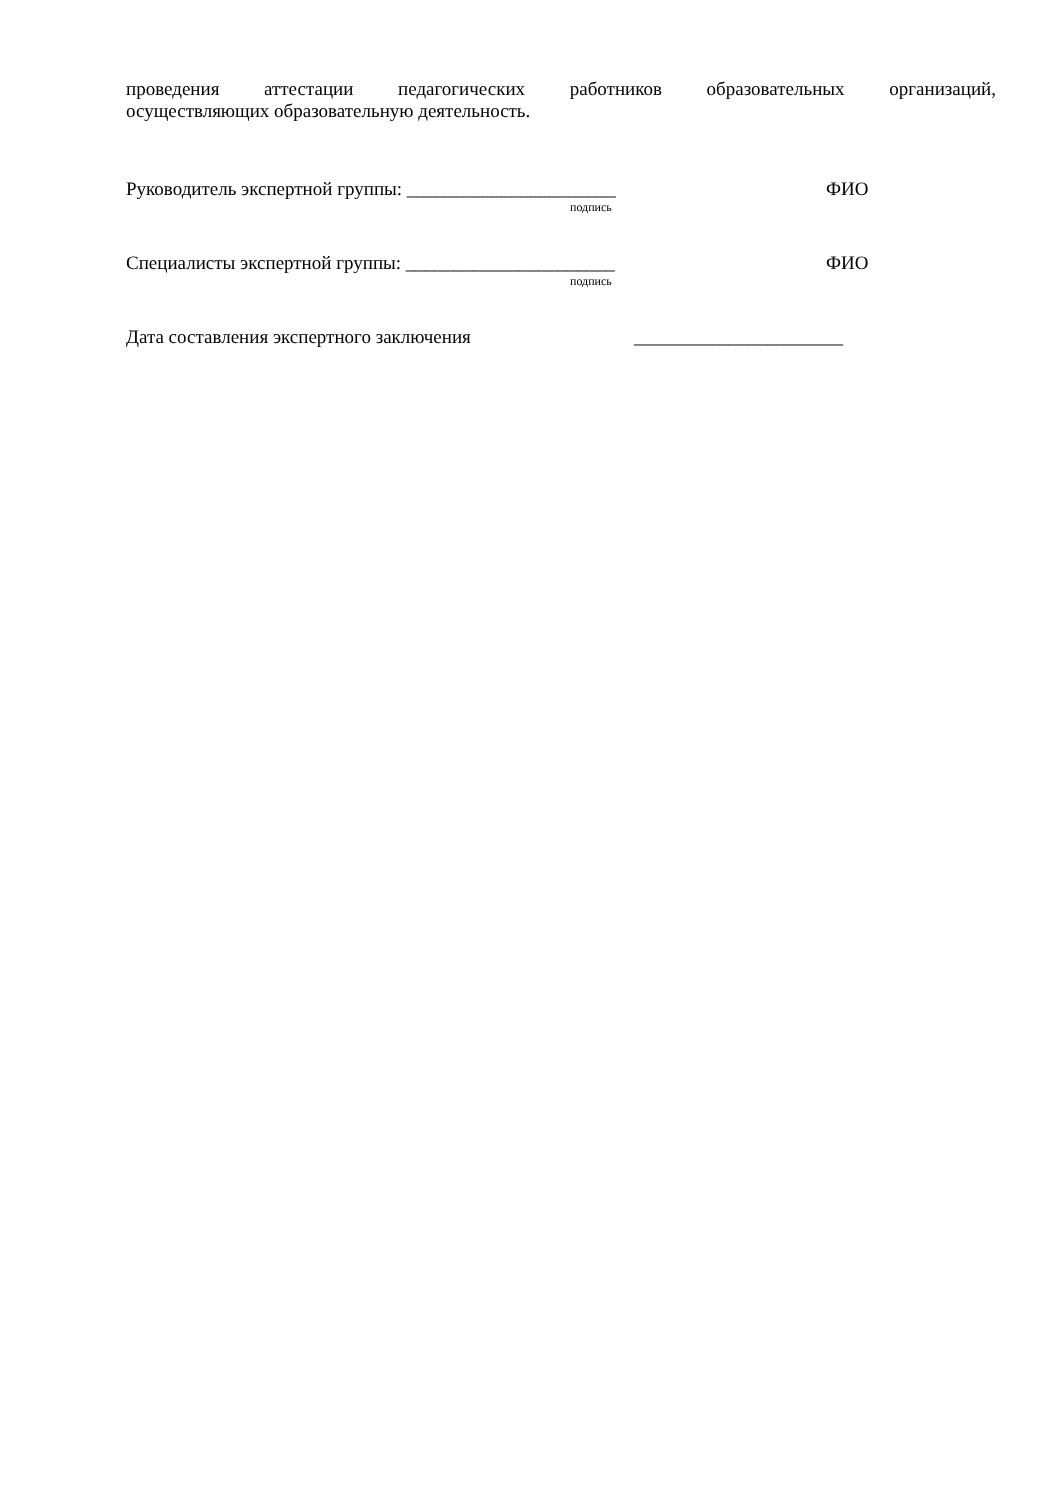проведения аттестации педагогических работников образовательных организаций,
осуществляющих образовательную деятельность.
Руководитель экспертной группы: ______________________ ФИО
подпись
Специалисты экспертной группы: ______________________ ФИО
подпись
Дата составления экспертного заключения ______________________